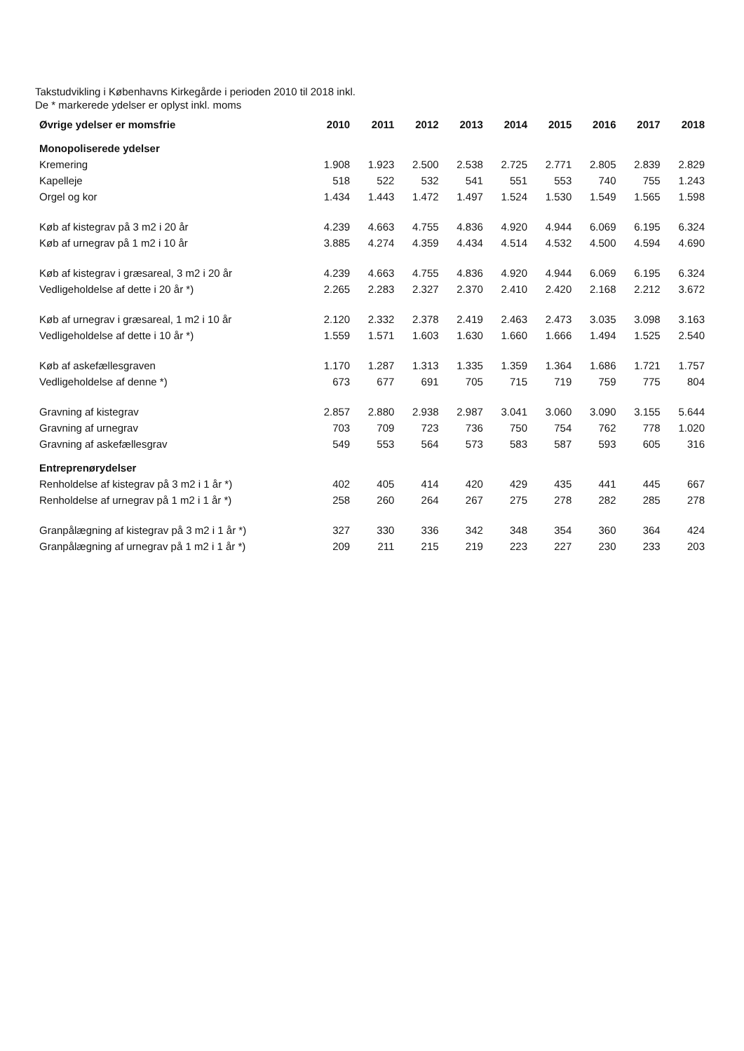Takstudvikling i Københavns Kirkegårde i perioden 2010 til 2018 inkl.
De * markerede ydelser er oplyst inkl. moms
| Øvrige ydelser er momsfrie | 2010 | 2011 | 2012 | 2013 | 2014 | 2015 | 2016 | 2017 | 2018 |
| --- | --- | --- | --- | --- | --- | --- | --- | --- | --- |
| Monopoliserede ydelser | | | | | | | | | |
| Kremering | 1.908 | 1.923 | 2.500 | 2.538 | 2.725 | 2.771 | 2.805 | 2.839 | 2.829 |
| Kapelleje | 518 | 522 | 532 | 541 | 551 | 553 | 740 | 755 | 1.243 |
| Orgel og kor | 1.434 | 1.443 | 1.472 | 1.497 | 1.524 | 1.530 | 1.549 | 1.565 | 1.598 |
| Køb af kistegrav på 3 m2 i 20 år | 4.239 | 4.663 | 4.755 | 4.836 | 4.920 | 4.944 | 6.069 | 6.195 | 6.324 |
| Køb af urnegrav på 1 m2 i 10 år | 3.885 | 4.274 | 4.359 | 4.434 | 4.514 | 4.532 | 4.500 | 4.594 | 4.690 |
| Køb af kistegrav i græsareal, 3 m2 i 20 år | 4.239 | 4.663 | 4.755 | 4.836 | 4.920 | 4.944 | 6.069 | 6.195 | 6.324 |
| Vedligeholdelse af dette i 20 år *) | 2.265 | 2.283 | 2.327 | 2.370 | 2.410 | 2.420 | 2.168 | 2.212 | 3.672 |
| Køb af urnegrav i græsareal, 1 m2 i 10 år | 2.120 | 2.332 | 2.378 | 2.419 | 2.463 | 2.473 | 3.035 | 3.098 | 3.163 |
| Vedligeholdelse af dette i 10 år *) | 1.559 | 1.571 | 1.603 | 1.630 | 1.660 | 1.666 | 1.494 | 1.525 | 2.540 |
| Køb af askefællesgraven | 1.170 | 1.287 | 1.313 | 1.335 | 1.359 | 1.364 | 1.686 | 1.721 | 1.757 |
| Vedligeholdelse af denne *) | 673 | 677 | 691 | 705 | 715 | 719 | 759 | 775 | 804 |
| Gravning af kistegrav | 2.857 | 2.880 | 2.938 | 2.987 | 3.041 | 3.060 | 3.090 | 3.155 | 5.644 |
| Gravning af urnegrav | 703 | 709 | 723 | 736 | 750 | 754 | 762 | 778 | 1.020 |
| Gravning af askefællesgrav | 549 | 553 | 564 | 573 | 583 | 587 | 593 | 605 | 316 |
| Entreprenørydelser | | | | | | | | | |
| Renholdelse af kistegrav på 3 m2 i 1 år *) | 402 | 405 | 414 | 420 | 429 | 435 | 441 | 445 | 667 |
| Renholdelse af urnegrav på 1 m2 i 1 år *) | 258 | 260 | 264 | 267 | 275 | 278 | 282 | 285 | 278 |
| Granpålægning af kistegrav på 3 m2 i 1 år *) | 327 | 330 | 336 | 342 | 348 | 354 | 360 | 364 | 424 |
| Granpålægning af urnegrav på 1 m2 i 1 år *) | 209 | 211 | 215 | 219 | 223 | 227 | 230 | 233 | 203 |